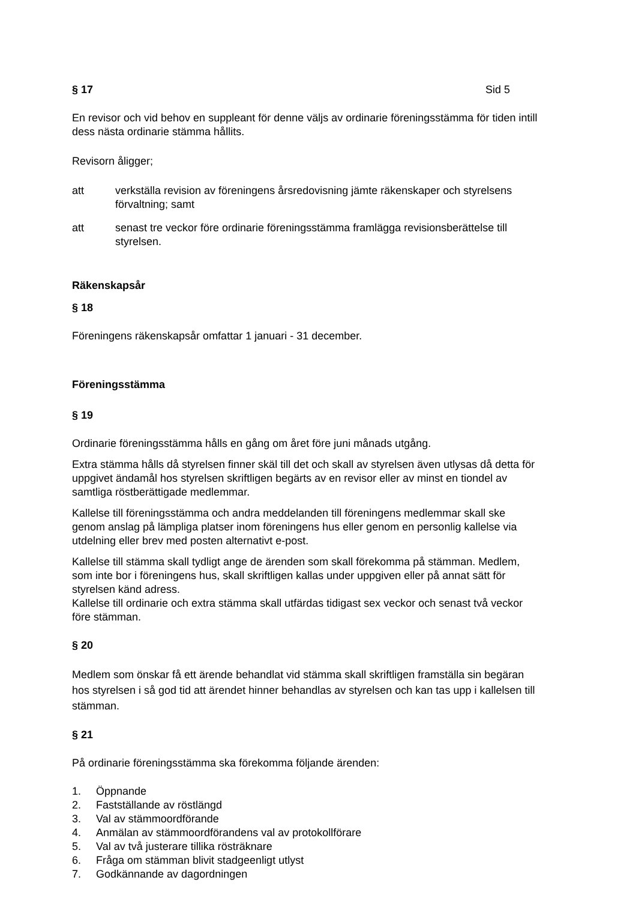§ 17 Sid 5
En revisor och vid behov en suppleant för denne väljs av ordinarie föreningsstämma för tiden intill dess nästa ordinarie stämma hållits.
Revisorn åligger;
att verkställa revision av föreningens årsredovisning jämte räkenskaper och styrelsens förvaltning; samt
att senast tre veckor före ordinarie föreningsstämma framlägga revisionsberättelse till styrelsen.
Räkenskapsår
§ 18
Föreningens räkenskapsår omfattar 1 januari - 31 december.
Föreningsstämma
§ 19
Ordinarie föreningsstämma hålls en gång om året före juni månads utgång.
Extra stämma hålls då styrelsen finner skäl till det och skall av styrelsen även utlysas då detta för uppgivet ändamål hos styrelsen skriftligen begärts av en revisor eller av minst en tiondel av samtliga röstberättigade medlemmar.
Kallelse till föreningsstämma och andra meddelanden till föreningens medlemmar skall ske genom anslag på lämpliga platser inom föreningens hus eller genom en personlig kallelse via utdelning eller brev med posten alternativt e-post.
Kallelse till stämma skall tydligt ange de ärenden som skall förekomma på stämman. Medlem, som inte bor i föreningens hus, skall skriftligen kallas under uppgiven eller på annat sätt för styrelsen känd adress.
Kallelse till ordinarie och extra stämma skall utfärdas tidigast sex veckor och senast två veckor före stämman.
§ 20
Medlem som önskar få ett ärende behandlat vid stämma skall skriftligen framställa sin begäran hos styrelsen i så god tid att ärendet hinner behandlas av styrelsen och kan tas upp i kallelsen till stämman.
§ 21
På ordinarie föreningsstämma ska förekomma följande ärenden:
1. Öppnande
2. Fastställande av röstlängd
3. Val av stämmoordförande
4. Anmälan av stämmoordförandens val av protokollförare
5. Val av två justerare tillika rösträknare
6. Fråga om stämman blivit stadgeenligt utlyst
7. Godkännande av dagordningen